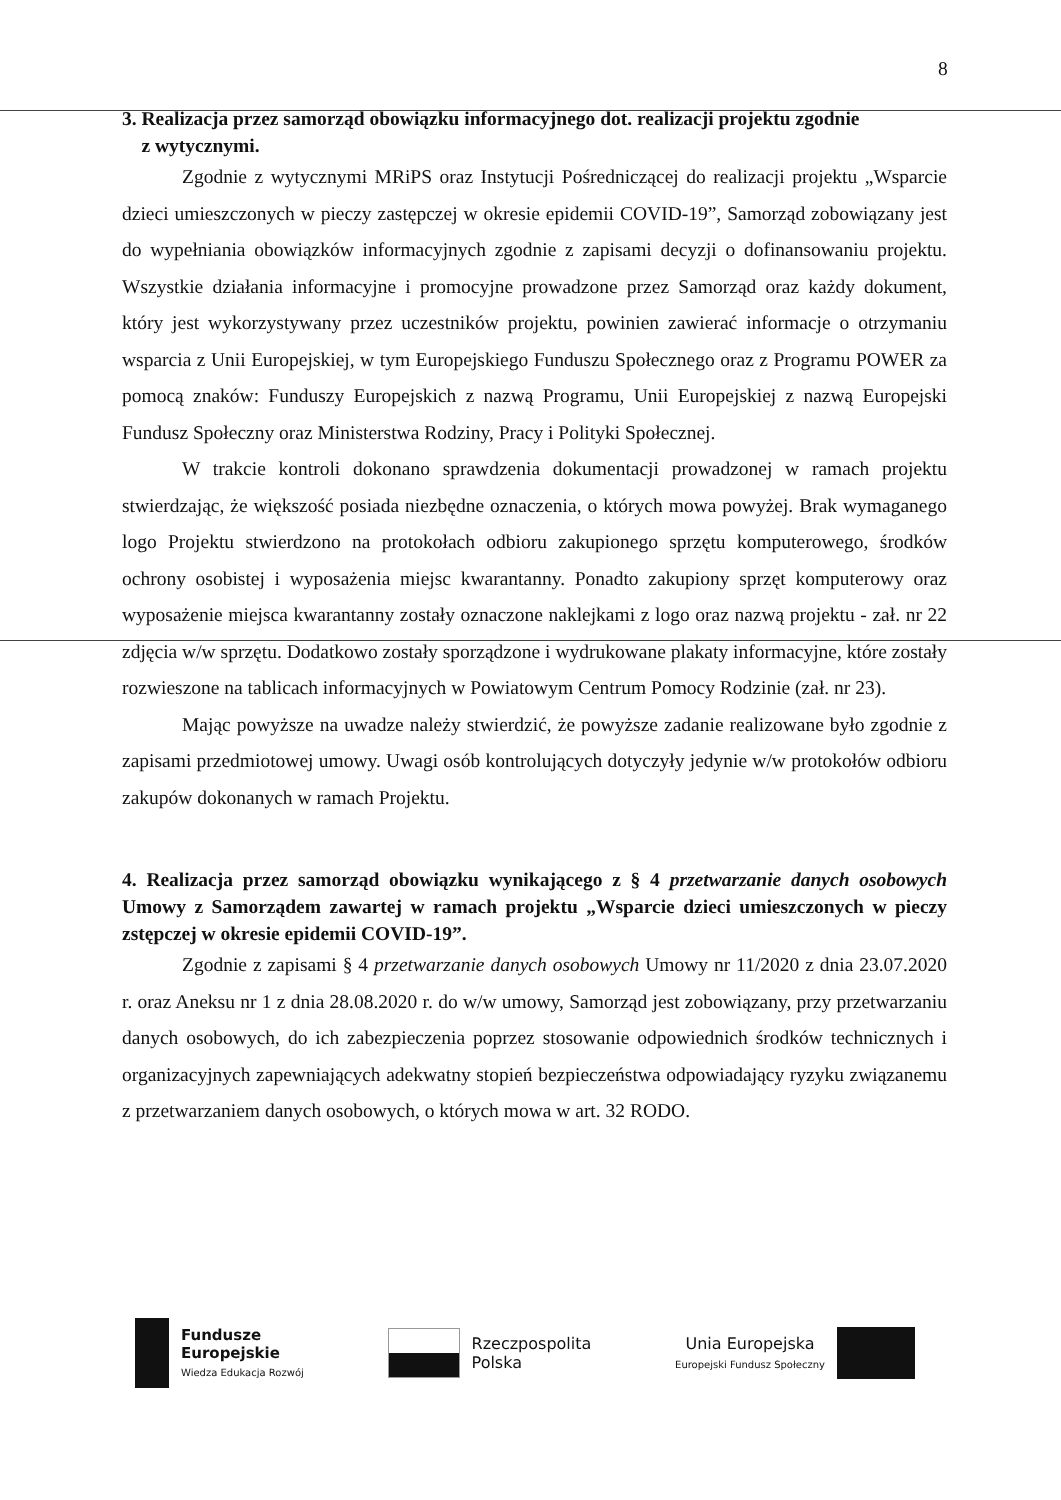8
3. Realizacja przez samorząd obowiązku informacyjnego dot. realizacji projektu zgodnie
z wytycznymi.
Zgodnie z wytycznymi MRiPS oraz Instytucji Pośredniczącej do realizacji projektu „Wsparcie dzieci umieszczonych w pieczy zastępczej w okresie epidemii COVID-19”, Samorząd zobowiązany jest do wypełniania obowiązków informacyjnych zgodnie z zapisami decyzji o dofinansowaniu projektu. Wszystkie działania informacyjne i promocyjne prowadzone przez Samorząd oraz każdy dokument, który jest wykorzystywany przez uczestników projektu, powinien zawierać informacje o otrzymaniu wsparcia z Unii Europejskiej, w tym Europejskiego Funduszu Społecznego oraz z Programu POWER za pomocą znaków: Funduszy Europejskich z nazwą Programu, Unii Europejskiej z nazwą Europejski Fundusz Społeczny oraz Ministerstwa Rodziny, Pracy i Polityki Społecznej.
W trakcie kontroli dokonano sprawdzenia dokumentacji prowadzonej w ramach projektu stwierdzając, że większość posiada niezbędne oznaczenia, o których mowa powyżej. Brak wymaganego logo Projektu stwierdzono na protokołach odbioru zakupionego sprzętu komputerowego, środków ochrony osobistej i wyposażenia miejsc kwarantanny. Ponadto zakupiony sprzęt komputerowy oraz wyposażenie miejsca kwarantanny zostały oznaczone naklejkami z logo oraz nazwą projektu - zał. nr 22 zdjęcia w/w sprzętu. Dodatkowo zostały sporządzone i wydrukowane plakaty informacyjne, które zostały rozwieszone na tablicach informacyjnych w Powiatowym Centrum Pomocy Rodzinie (zał. nr 23).
Mając powyższe na uwadze należy stwierdzić, że powyższe zadanie realizowane było zgodnie z zapisami przedmiotowej umowy. Uwagi osób kontrolujących dotyczyły jedynie w/w protokołów odbioru zakupów dokonanych w ramach Projektu.
4. Realizacja przez samorząd obowiązku wynikającego z § 4 przetwarzanie danych osobowych Umowy z Samorządem zawartej w ramach projektu „Wsparcie dzieci umieszczonych w pieczy zstępczej w okresie epidemii COVID-19”.
Zgodnie z zapisami § 4 przetwarzanie danych osobowych Umowy nr 11/2020 z dnia 23.07.2020 r. oraz Aneksu nr 1 z dnia 28.08.2020 r. do w/w umowy, Samorząd jest zobowiązany, przy przetwarzaniu danych osobowych, do ich zabezpieczenia poprzez stosowanie odpowiednich środków technicznych i organizacyjnych zapewniających adekwatny stopień bezpieczeństwa odpowiadający ryzyku związanemu z przetwarzaniem danych osobowych, o których mowa w art. 32 RODO.
Fundusze
Europejskie
Wiedza Edukacja Rozwój
Rzeczpospolita
Polska
Unia Europejska
Europejski Fundusz Społeczny